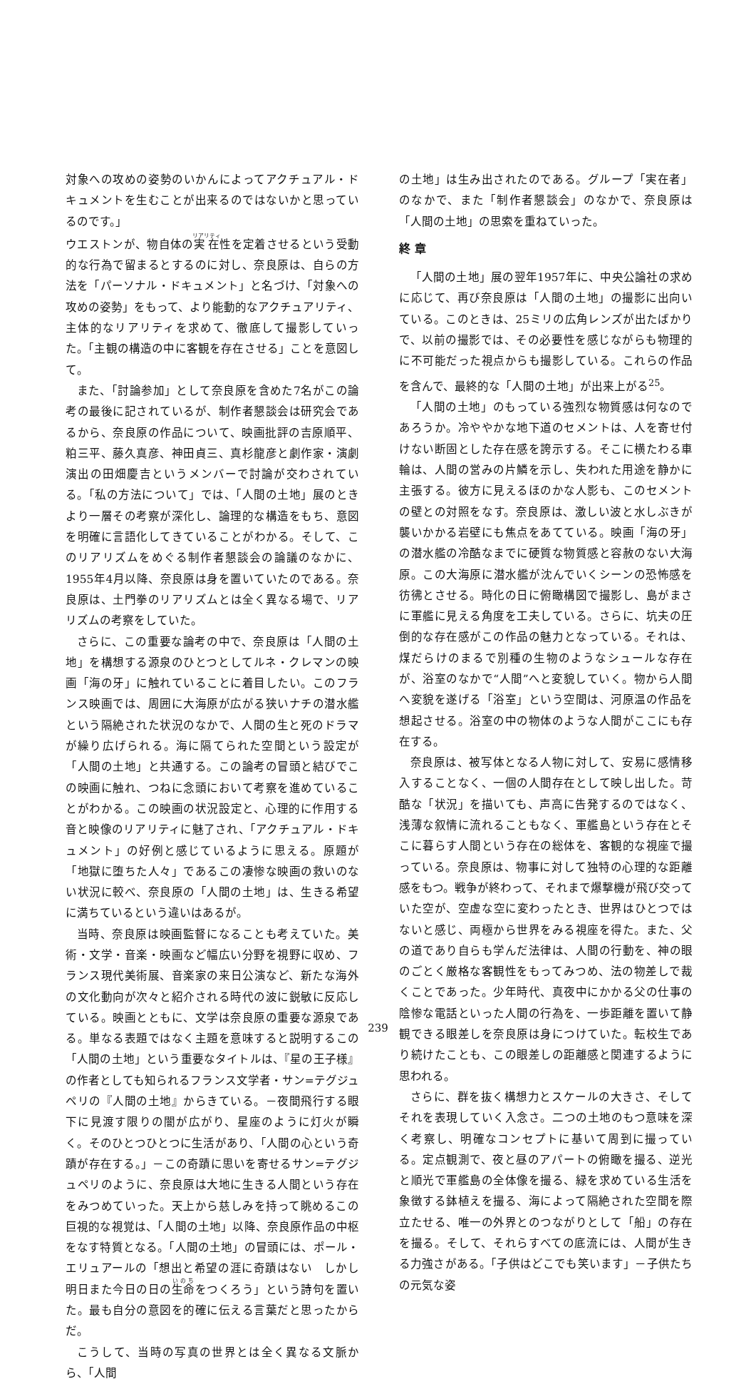対象への攻めの姿勢のいかんによってアクチュアル・ドキュメントを生むことが出来るのではないかと思っているのです。」
ウエストンが、物自体の実在性を定着させるという受動的な行為で留まるとするのに対し、奈良原は、自らの方法を「パーソナル・ドキュメント」と名づけ、「対象への攻めの姿勢」をもって、より能動的なアクチュアリティ、主体的なリアリティを求めて、徹底して撮影していった。「主観の構造の中に客観を存在させる」ことを意図して。
また、「討論参加」として奈良原を含めた7名がこの論考の最後に記されているが、制作者懇談会は研究会であるから、奈良原の作品について、映画批評の吉原順平、粕三平、藤久真彦、神田貞三、真杉龍彦と劇作家・演劇演出の田畑慶吉というメンバーで討論が交わされている。「私の方法について」では、「人間の土地」展のときより一層その考察が深化し、論理的な構造をもち、意図を明確に言語化してきていることがわかる。そして、このリアリズムをめぐる制作者懇談会の論議のなかに、1955年4月以降、奈良原は身を置いていたのである。奈良原は、土門拳のリアリズムとは全く異なる場で、リアリズムの考察をしていた。
さらに、この重要な論考の中で、奈良原は「人間の土地」を構想する源泉のひとつとしてルネ・クレマンの映画「海の牙」に触れていることに着目したい。このフランス映画では、周囲に大海原が広がる狭いナチの潜水艦という隔絶された状況のなかで、人間の生と死のドラマが繰り広げられる。海に隔てられた空間という設定が「人間の土地」と共通する。この論考の冒頭と結びでこの映画に触れ、つねに念頭において考察を進めていることがわかる。この映画の状況設定と、心理的に作用する音と映像のリアリティに魅了され、「アクチュアル・ドキュメント」の好例と感じているように思える。原題が「地獄に堕ちた人々」であるこの凄惨な映画の救いのない状況に較べ、奈良原の「人間の土地」は、生きる希望に満ちているという違いはあるが。
当時、奈良原は映画監督になることも考えていた。美術・文学・音楽・映画など幅広い分野を視野に収め、フランス現代美術展、音楽家の来日公演など、新たな海外の文化動向が次々と紹介される時代の波に鋭敏に反応している。映画とともに、文学は奈良原の重要な源泉である。単なる表題ではなく主題を意味すると説明するこの「人間の土地」という重要なタイトルは、『星の王子様』の作者としても知られるフランス文学者・サン=テグジュペリの『人間の土地』からきている。－夜間飛行する眼下に見渡す限りの闇が広がり、星座のように灯火が瞬く。そのひとつひとつに生活があり、「人間の心という奇蹟が存在する。」－この奇蹟に思いを寄せるサン=テグジュペリのように、奈良原は大地に生きる人間という存在をみつめていった。天上から慈しみを持って眺めるこの巨視的な視覚は、「人間の土地」以降、奈良原作品の中枢をなす特質となる。「人間の土地」の冒頭には、ポール・エリュアールの「想出と希望の涯に奇蹟はない　しかし明日また今日の日の生命をつくろう」という詩句を置いた。最も自分の意図を的確に伝える言葉だと思ったからだ。
こうして、当時の写真の世界とは全く異なる文脈から、「人間
の土地」は生み出されたのである。グループ「実在者」のなかで、また「制作者懇談会」のなかで、奈良原は「人間の土地」の思索を重ねていった。
終 章
「人間の土地」展の翌年1957年に、中央公論社の求めに応じて、再び奈良原は「人間の土地」の撮影に出向いている。このときは、25ミリの広角レンズが出たばかりで、以前の撮影では、その必要性を感じながらも物理的に不可能だった視点からも撮影している。これらの作品を含んで、最終的な「人間の土地」が出来上がる<sup>25</sup>。
「人間の土地」のもっている強烈な物質感は何なのであろうか。冷ややかな地下道のセメントは、人を寄せ付けない断固とした存在感を誇示する。そこに横たわる車輪は、人間の営みの片鱗を示し、失われた用途を静かに主張する。彼方に見えるほのかな人影も、このセメントの壁との対照をなす。奈良原は、激しい波と水しぶきが襲いかかる岩壁にも焦点をあてている。映画「海の牙」の潜水艦の冷酷なまでに硬質な物質感と容赦のない大海原。この大海原に潜水艦が沈んでいくシーンの恐怖感を彷彿とさせる。時化の日に俯瞰構図で撮影し、島がまさに軍艦に見える角度を工夫している。さらに、坑夫の圧倒的な存在感がこの作品の魅力となっている。それは、煤だらけのまるで別種の生物のようなシュールな存在が、浴室のなかで“人間”へと変貌していく。物から人間へ変貌を遂げる「浴室」という空間は、河原温の作品を想起させる。浴室の中の物体のような人間がここにも存在する。
奈良原は、被写体となる人物に対して、安易に感情移入することなく、一個の人間存在として映し出した。苛酷な「状況」を描いても、声高に告発するのではなく、浅薄な叙情に流れることもなく、軍艦島という存在とそこに暮らす人間という存在の総体を、客観的な視座で撮っている。奈良原は、物事に対して独特の心理的な距離感をもつ。戦争が終わって、それまで爆撃機が飛び交っていた空が、空虚な空に変わったとき、世界はひとつではないと感じ、両極から世界をみる視座を得た。また、父の道であり自らも学んだ法律は、人間の行動を、神の眼のごとく厳格な客観性をもってみつめ、法の物差しで裁くことであった。少年時代、真夜中にかかる父の仕事の陰惨な電話といった人間の行為を、一歩距離を置いて静観できる眼差しを奈良原は身につけていた。転校生であり続けたことも、この眼差しの距離感と関連するように思われる。
さらに、群を抜く構想力とスケールの大きさ、そしてそれを表現していく入念さ。二つの土地のもつ意味を深く考察し、明確なコンセプトに基いて周到に撮っている。定点観測で、夜と昼のアパートの俯瞰を撮る、逆光と順光で軍艦島の全体像を撮る、緑を求めている生活を象徴する鉢植えを撮る、海によって隔絶された空間を際立たせる、唯一の外界とのつながりとして「船」の存在を撮る。そして、それらすべての底流には、人間が生きる力強さがある。「子供はどこでも笑います」－子供たちの元気な姿
239